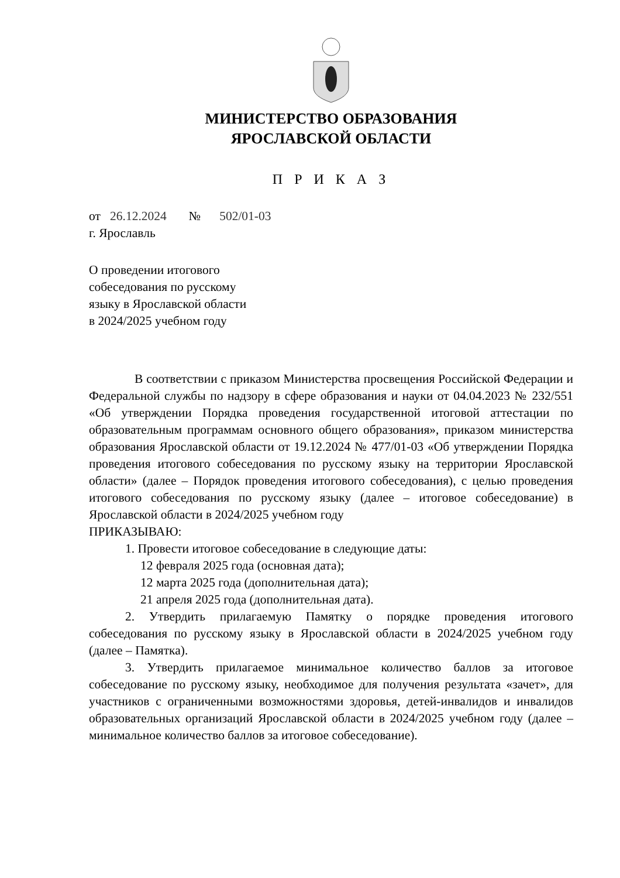МИНИСТЕРСТВО ОБРАЗОВАНИЯ
ЯРОСЛАВСКОЙ ОБЛАСТИ
П Р И К А З
от 26.12.2024 № 502/01-03
г. Ярославль
О проведении итогового
собеседования по русскому
языку в Ярославской области
в 2024/2025 учебном году
В соответствии с приказом Министерства просвещения Российской Федерации и Федеральной службы по надзору в сфере образования и науки от 04.04.2023 № 232/551 «Об утверждении Порядка проведения государственной итоговой аттестации по образовательным программам основного общего образования», приказом министерства образования Ярославской области от 19.12.2024 № 477/01-03 «Об утверждении Порядка проведения итогового собеседования по русскому языку на территории Ярославской области» (далее – Порядок проведения итогового собеседования), с целью проведения итогового собеседования по русскому языку (далее – итоговое собеседование) в Ярославской области в 2024/2025 учебном году
ПРИКАЗЫВАЮ:
1. Провести итоговое собеседование в следующие даты:
12 февраля 2025 года (основная дата);
12 марта 2025 года (дополнительная дата);
21 апреля 2025 года (дополнительная дата).
2. Утвердить прилагаемую Памятку о порядке проведения итогового собеседования по русскому языку в Ярославской области в 2024/2025 учебном году (далее – Памятка).
3. Утвердить прилагаемое минимальное количество баллов за итоговое собеседование по русскому языку, необходимое для получения результата «зачет», для участников с ограниченными возможностями здоровья, детей-инвалидов и инвалидов образовательных организаций Ярославской области в 2024/2025 учебном году (далее – минимальное количество баллов за итоговое собеседование).